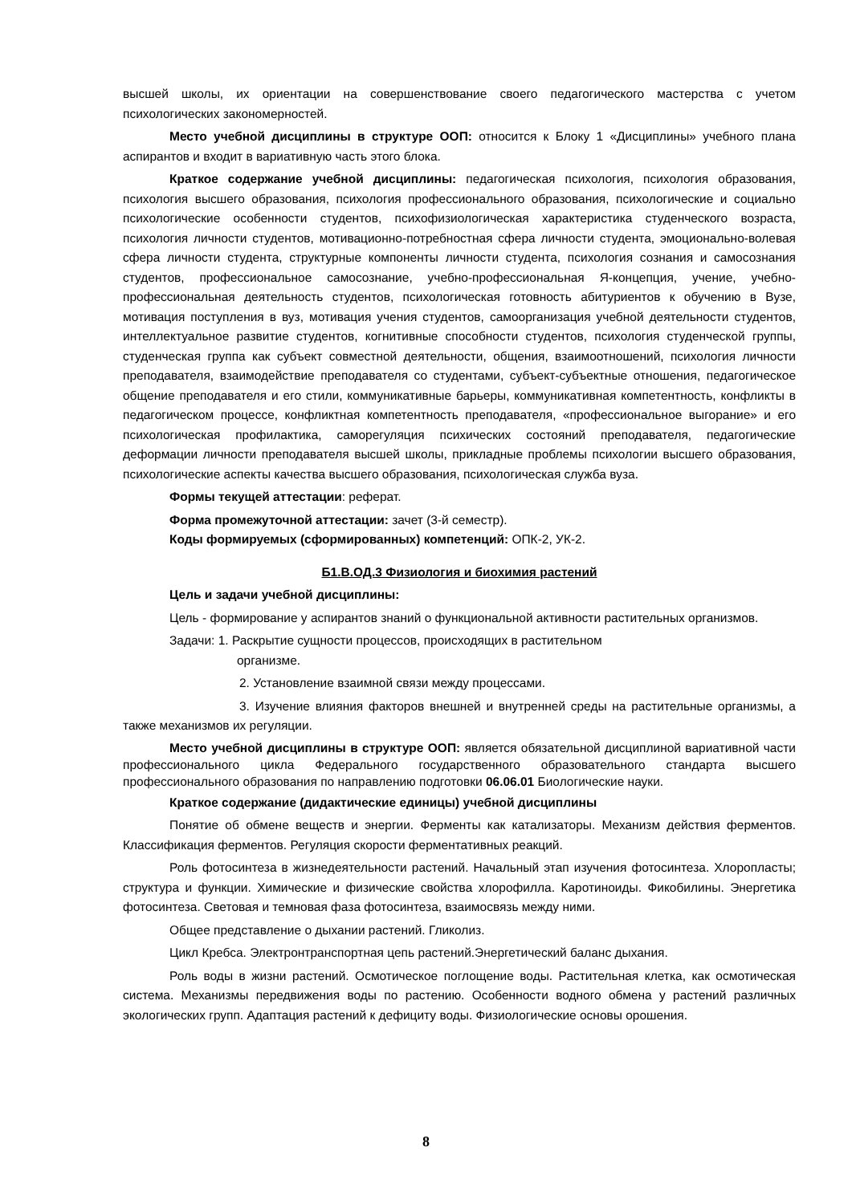высшей школы, их ориентации на совершенствование своего педагогического мастерства с учетом психологических закономерностей.
Место учебной дисциплины в структуре ООП: относится к Блоку 1 «Дисциплины» учебного плана аспирантов и входит в вариативную часть этого блока.
Краткое содержание учебной дисциплины: педагогическая психология, психология образования, психология высшего образования, психология профессионального образования, психологические и социально психологические особенности студентов, психофизиологическая характеристика студенческого возраста, психология личности студентов, мотивационно-потребностная сфера личности студента, эмоционально-волевая сфера личности студента, структурные компоненты личности студента, психология сознания и самосознания студентов, профессиональное самосознание, учебно-профессиональная Я-концепция, учение, учебно-профессиональная деятельность студентов, психологическая готовность абитуриентов к обучению в Вузе, мотивация поступления в вуз, мотивация учения студентов, самоорганизация учебной деятельности студентов, интеллектуальное развитие студентов, когнитивные способности студентов, психология студенческой группы, студенческая группа как субъект совместной деятельности, общения, взаимоотношений, психология личности преподавателя, взаимодействие преподавателя со студентами, субъект-субъектные отношения, педагогическое общение преподавателя и его стили, коммуникативные барьеры, коммуникативная компетентность, конфликты в педагогическом процессе, конфликтная компетентность преподавателя, «профессиональное выгорание» и его психологическая профилактика, саморегуляция психических состояний преподавателя, педагогические деформации личности преподавателя высшей школы, прикладные проблемы психологии высшего образования, психологические аспекты качества высшего образования, психологическая служба вуза.
Формы текущей аттестации: реферат.
Форма промежуточной аттестации: зачет (3-й семестр).
Коды формируемых (сформированных) компетенций: ОПК-2, УК-2.
Б1.В.ОД.3 Физиология и биохимия растений
Цель и задачи учебной дисциплины:
Цель - формирование у аспирантов знаний о функциональной активности растительных организмов.
Задачи: 1. Раскрытие сущности процессов, происходящих в растительном
организме.
2. Установление взаимной связи между процессами.
3. Изучение влияния факторов внешней и внутренней среды на растительные организмы, а также механизмов их регуляции.
Место учебной дисциплины в структуре ООП: является обязательной дисциплиной вариативной части профессионального цикла Федерального государственного образовательного стандарта высшего профессионального образования по направлению подготовки 06.06.01 Биологические науки.
Краткое содержание (дидактические единицы) учебной дисциплины
Понятие об обмене веществ и энергии. Ферменты как катализаторы. Механизм действия ферментов. Классификация ферментов. Регуляция скорости ферментативных реакций.
Роль фотосинтеза в жизнедеятельности растений. Начальный этап изучения фотосинтеза. Хлоропласты; структура и функции. Химические и физические свойства хлорофилла. Каротиноиды. Фикобилины. Энергетика фотосинтеза. Световая и темновая фаза фотосинтеза, взаимосвязь между ними.
Общее представление о дыхании растений. Гликолиз.
Цикл Кребса. Электронтранспортная цепь растений.Энергетический баланс дыхания.
Роль воды в жизни растений. Осмотическое поглощение воды. Растительная клетка, как осмотическая система. Механизмы передвижения воды по растению. Особенности водного обмена у растений различных экологических групп. Адаптация растений к дефициту воды. Физиологические основы орошения.
8